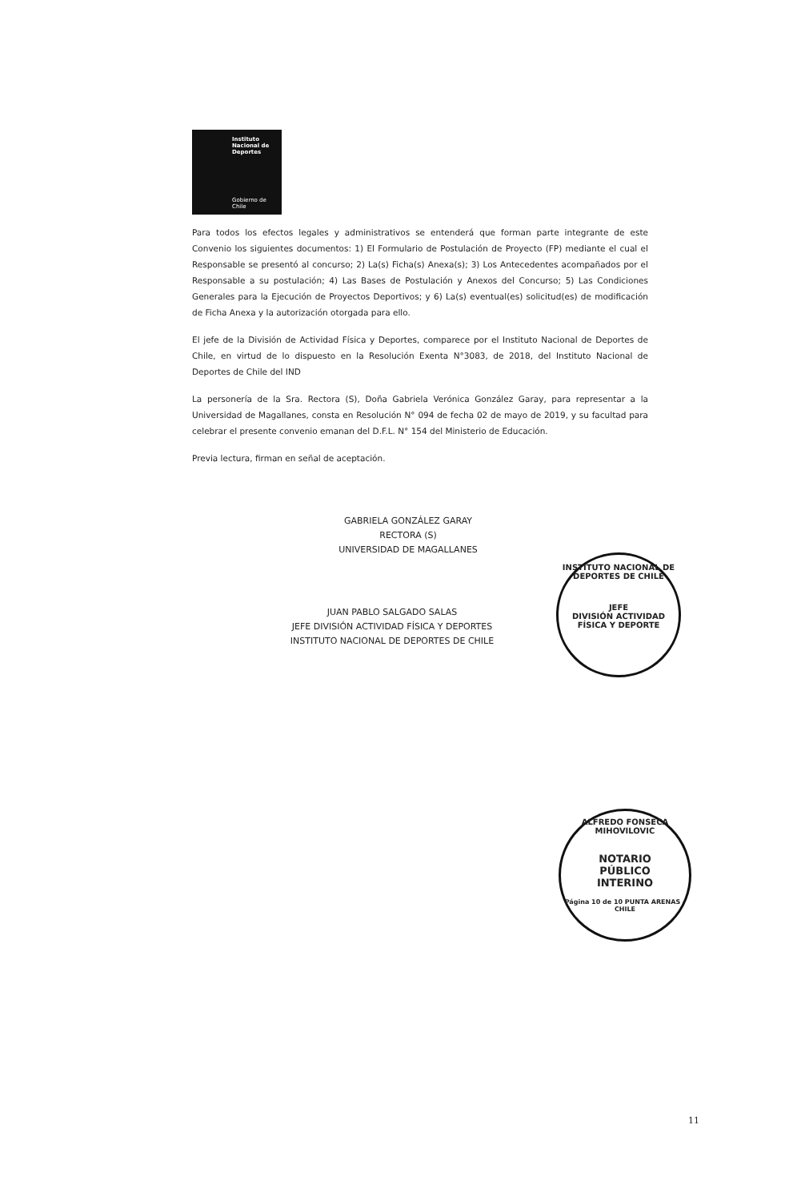Instituto
Nacional de
Deportes
Gobierno de Chile
Para todos los efectos legales y administrativos se entenderá que forman parte integrante de este Convenio los siguientes documentos: 1) El Formulario de Postulación de Proyecto (FP) mediante el cual el Responsable se presentó al concurso; 2) La(s) Ficha(s) Anexa(s); 3) Los Antecedentes acompañados por el Responsable a su postulación; 4) Las Bases de Postulación y Anexos del Concurso; 5) Las Condiciones Generales para la Ejecución de Proyectos Deportivos; y 6) La(s) eventual(es) solicitud(es) de modificación de Ficha Anexa y la autorización otorgada para ello.
El jefe de la División de Actividad Física y Deportes, comparece por el Instituto Nacional de Deportes de Chile, en virtud de lo dispuesto en la Resolución Exenta N°3083, de 2018, del Instituto Nacional de Deportes de Chile del IND
La personería de la Sra. Rectora (S), Doña Gabriela Verónica González Garay, para representar a la Universidad de Magallanes, consta en Resolución N° 094 de fecha 02 de mayo de 2019, y su facultad para celebrar el presente convenio emanan del D.F.L. N° 154 del Ministerio de Educación.
Previa lectura, firman en señal de aceptación.
GABRIELA GONZÁLEZ GARAY
RECTORA (S)
UNIVERSIDAD DE MAGALLANES
JUAN PABLO SALGADO SALAS
JEFE DIVISIÓN ACTIVIDAD FÍSICA Y DEPORTES
INSTITUTO NACIONAL DE DEPORTES DE CHILE
INSTITUTO NACIONAL DE DEPORTES DE CHILE
JEFE
DIVISIÓN ACTIVIDAD
FÍSICA Y DEPORTE
ALFREDO FONSECA MIHOVILOVIC
NOTARIO
PÚBLICO
INTERINO
Página 10 de 10 PUNTA ARENAS - CHILE
11